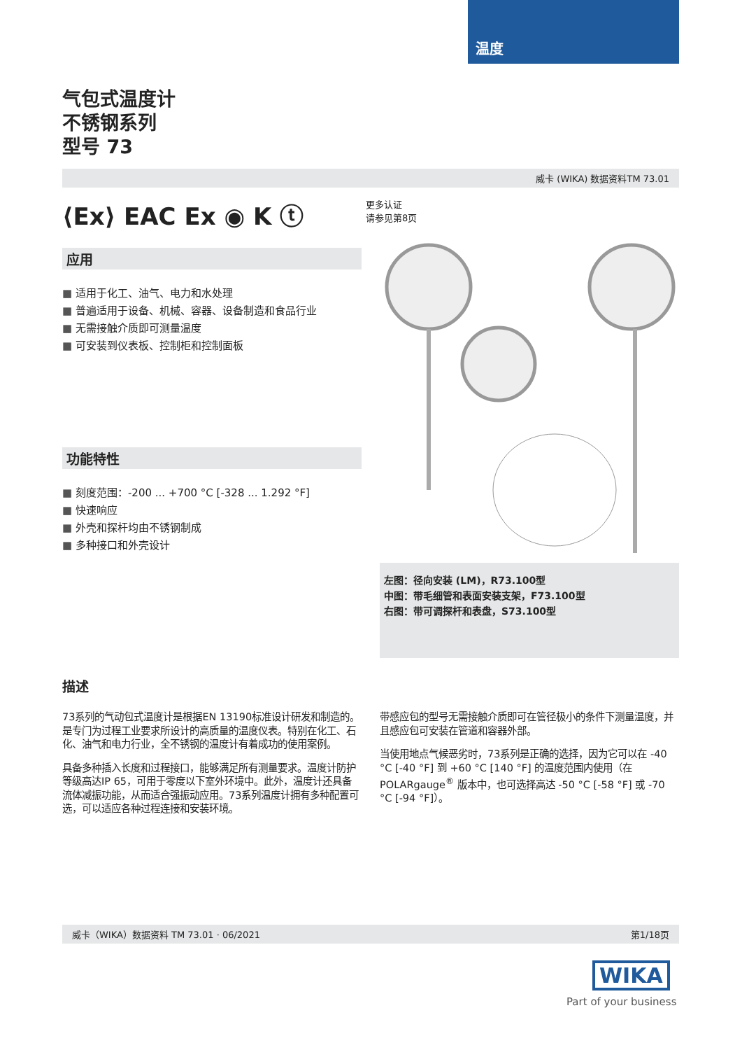温度
气包式温度计
不锈钢系列
型号 73
威卡 (WIKA) 数据资料TM 73.01
⟨Ex⟩ EAC Ex ◉ K ⓣ
应用
适用于化工、油气、电力和水处理
普遍适用于设备、机械、容器、设备制造和食品行业
无需接触介质即可测量温度
可安装到仪表板、控制柜和控制面板
功能特性
刻度范围：-200 ... +700 °C [-328 ... 1.292 °F]
快速响应
外壳和探杆均由不锈钢制成
多种接口和外壳设计
更多认证
请参见第8页
左图：径向安装 (LM)，R73.100型
中图：带毛细管和表面安装支架，F73.100型
右图：带可调探杆和表盘，S73.100型
描述
73系列的气动包式温度计是根据EN 13190标准设计研发和制造的。是专门为过程工业要求所设计的高质量的温度仪表。特别在化工、石化、油气和电力行业，全不锈钢的温度计有着成功的使用案例。
具备多种插入长度和过程接口，能够满足所有测量要求。温度计防护等级高达IP 65，可用于零度以下室外环境中。此外，温度计还具备流体减振功能，从而适合强振动应用。73系列温度计拥有多种配置可选，可以适应各种过程连接和安装环境。
带感应包的型号无需接触介质即可在管径极小的条件下测量温度，并且感应包可安装在管道和容器外部。
当使用地点气候恶劣时，73系列是正确的选择，因为它可以在 -40 °C [-40 °F] 到 +60 °C [140 °F] 的温度范围内使用（在 POLARgauge<sup>®</sup> 版本中，也可选择高达 -50 °C [-58 °F] 或 -70 °C [-94 °F]）。
威卡（WIKA）数据资料 TM 73.01 · 06/2021 第1/18页
WIKA
Part of your business